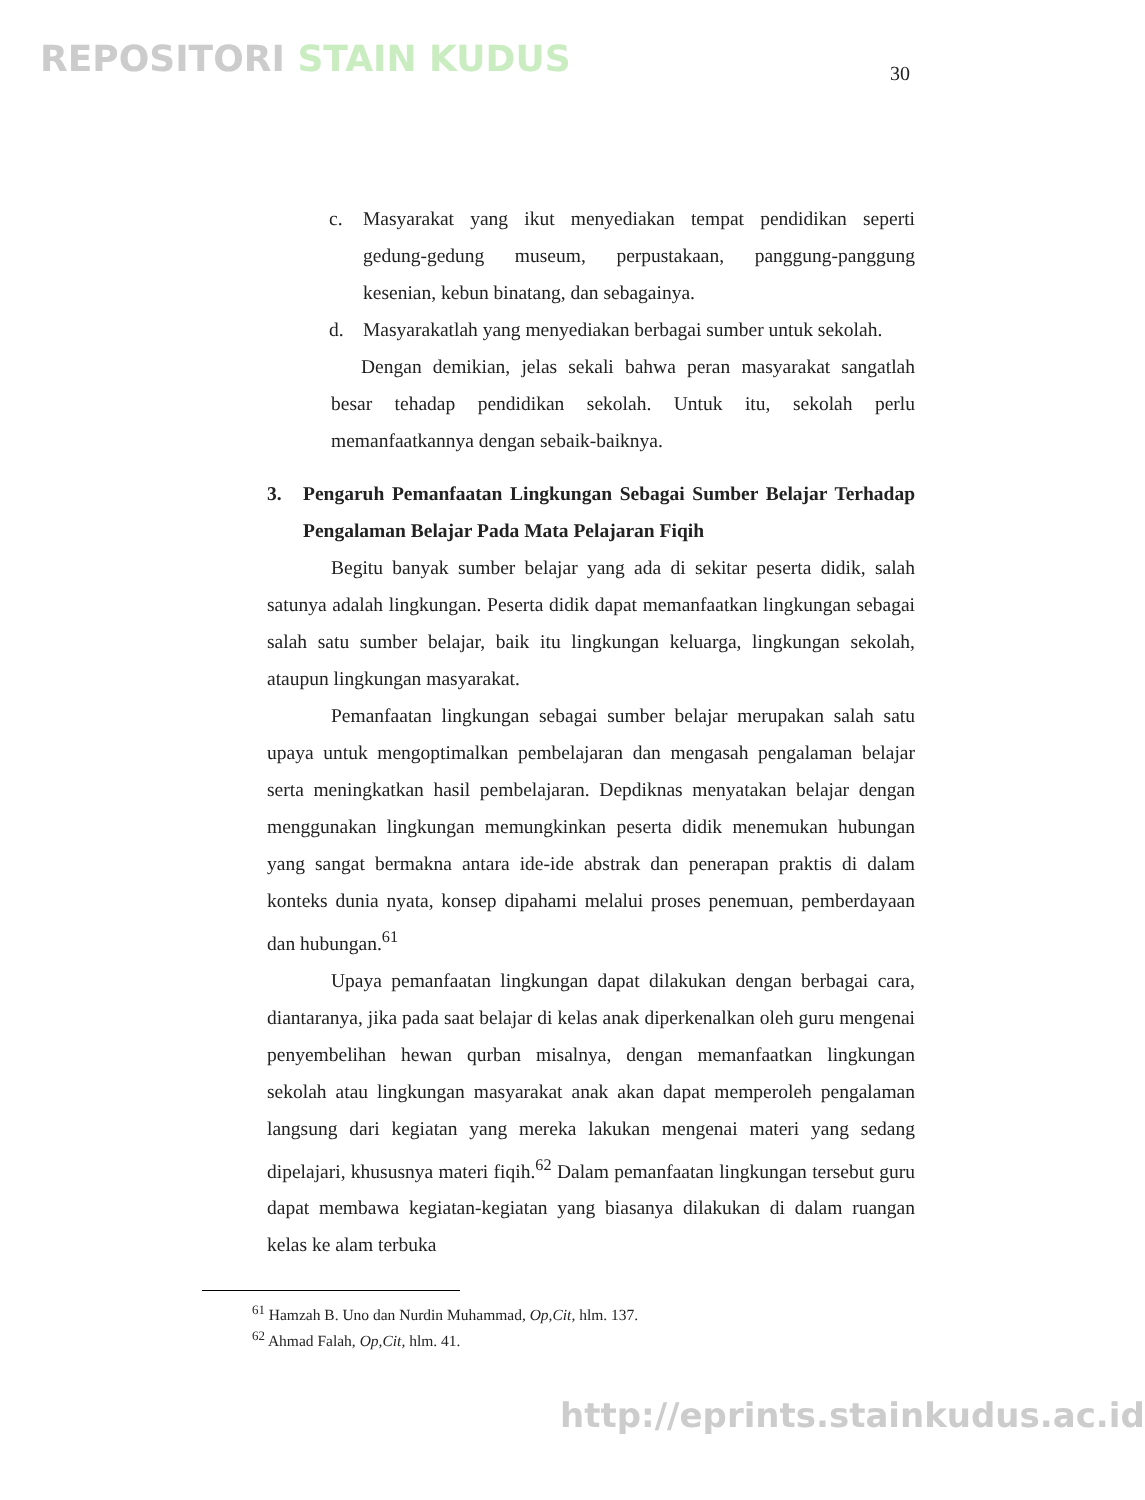REPOSITORI STAIN KUDUS 30
c. Masyarakat yang ikut menyediakan tempat pendidikan seperti gedung-gedung museum, perpustakaan, panggung-panggung kesenian, kebun binatang, dan sebagainya.
d. Masyarakatlah yang menyediakan berbagai sumber untuk sekolah.
Dengan demikian, jelas sekali bahwa peran masyarakat sangatlah besar tehadap pendidikan sekolah. Untuk itu, sekolah perlu memanfaatkannya dengan sebaik-baiknya.
3. Pengaruh Pemanfaatan Lingkungan Sebagai Sumber Belajar Terhadap Pengalaman Belajar Pada Mata Pelajaran Fiqih
Begitu banyak sumber belajar yang ada di sekitar peserta didik, salah satunya adalah lingkungan. Peserta didik dapat memanfaatkan lingkungan sebagai salah satu sumber belajar, baik itu lingkungan keluarga, lingkungan sekolah, ataupun lingkungan masyarakat.
Pemanfaatan lingkungan sebagai sumber belajar merupakan salah satu upaya untuk mengoptimalkan pembelajaran dan mengasah pengalaman belajar serta meningkatkan hasil pembelajaran. Depdiknas menyatakan belajar dengan menggunakan lingkungan memungkinkan peserta didik menemukan hubungan yang sangat bermakna antara ide-ide abstrak dan penerapan praktis di dalam konteks dunia nyata, konsep dipahami melalui proses penemuan, pemberdayaan dan hubungan.<sup>61</sup>
Upaya pemanfaatan lingkungan dapat dilakukan dengan berbagai cara, diantaranya, jika pada saat belajar di kelas anak diperkenalkan oleh guru mengenai penyembelihan hewan qurban misalnya, dengan memanfaatkan lingkungan sekolah atau lingkungan masyarakat anak akan dapat memperoleh pengalaman langsung dari kegiatan yang mereka lakukan mengenai materi yang sedang dipelajari, khususnya materi fiqih.<sup>62</sup> Dalam pemanfaatan lingkungan tersebut guru dapat membawa kegiatan-kegiatan yang biasanya dilakukan di dalam ruangan kelas ke alam terbuka
<sup>61</sup> Hamzah B. Uno dan Nurdin Muhammad, Op,Cit, hlm. 137.
<sup>62</sup> Ahmad Falah, Op,Cit, hlm. 41.
http://eprints.stainkudus.ac.id